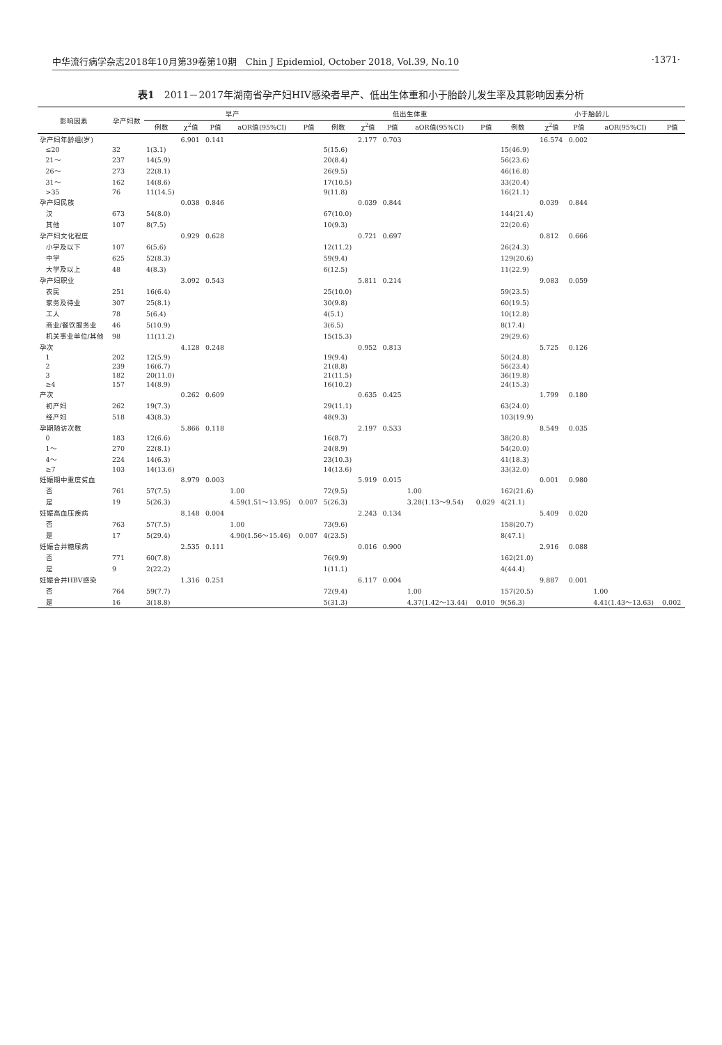中华流行病学杂志2018年10月第39卷第10期　Chin J Epidemiol, October 2018, Vol.39, No.10 ·1371·
表1　2011－2017年湖南省孕产妇HIV感染者早产、低出生体重和小于胎龄儿发生率及其影响因素分析
| 影响因素 | 孕产妇数 | 早产 | | | | | 低出生体重 | | | | | 小于胎龄儿 | | | | |
| --- | --- | --- | --- | --- | --- | --- | --- | --- | --- | --- | --- | --- | --- | --- | --- | --- |
| | | 例数 | χ<sup>2</sup>值 | P值 | aOR值(95%CI) | P值 | 例数 | χ<sup>2</sup>值 | P值 | aOR值(95%CI) | P值 | 例数 | χ<sup>2</sup>值 | P值 | aOR(95%CI) | P值 |
| 孕产妇年龄组(岁) | | | 6.901 | 0.141 | | | | 2.177 | 0.703 | | | | 16.574 | 0.002 | | |
| ≤20 | 32 | 1(3.1) | | | | | 5(15.6) | | | | | 15(46.9) | | | | |
| 21～ | 237 | 14(5.9) | | | | | 20(8.4) | | | | | 56(23.6) | | | | |
| 26～ | 273 | 22(8.1) | | | | | 26(9.5) | | | | | 46(16.8) | | | | |
| 31～ | 162 | 14(8.6) | | | | | 17(10.5) | | | | | 33(20.4) | | | | |
| >35 | 76 | 11(14.5) | | | | | 9(11.8) | | | | | 16(21.1) | | | | |
| 孕产妇民族 | | | 0.038 | 0.846 | | | | 0.039 | 0.844 | | | | 0.039 | 0.844 | | |
| 汉 | 673 | 54(8.0) | | | | | 67(10.0) | | | | | 144(21.4) | | | | |
| 其他 | 107 | 8(7.5) | | | | | 10(9.3) | | | | | 22(20.6) | | | | |
| 孕产妇文化程度 | | | 0.929 | 0.628 | | | | 0.721 | 0.697 | | | | 0.812 | 0.666 | | |
| 小学及以下 | 107 | 6(5.6) | | | | | 12(11.2) | | | | | 26(24.3) | | | | |
| 中学 | 625 | 52(8.3) | | | | | 59(9.4) | | | | | 129(20.6) | | | | |
| 大学及以上 | 48 | 4(8.3) | | | | | 6(12.5) | | | | | 11(22.9) | | | | |
| 孕产妇职业 | | | 3.092 | 0.543 | | | | 5.811 | 0.214 | | | | 9.083 | 0.059 | | |
| 农民 | 251 | 16(6.4) | | | | | 25(10.0) | | | | | 59(23.5) | | | | |
| 家务及待业 | 307 | 25(8.1) | | | | | 30(9.8) | | | | | 60(19.5) | | | | |
| 工人 | 78 | 5(6.4) | | | | | 4(5.1) | | | | | 10(12.8) | | | | |
| 商业/餐饮服务业 | 46 | 5(10.9) | | | | | 3(6.5) | | | | | 8(17.4) | | | | |
| 机关事业单位/其他 | 98 | 11(11.2) | | | | | 15(15.3) | | | | | 29(29.6) | | | | |
| 孕次 | | | 4.128 | 0.248 | | | | 0.952 | 0.813 | | | | 5.725 | 0.126 | | |
| 1 | 202 | 12(5.9) | | | | | 19(9.4) | | | | | 50(24.8) | | | | |
| 2 | 239 | 16(6.7) | | | | | 21(8.8) | | | | | 56(23.4) | | | | |
| 3 | 182 | 20(11.0) | | | | | 21(11.5) | | | | | 36(19.8) | | | | |
| ≥4 | 157 | 14(8.9) | | | | | 16(10.2) | | | | | 24(15.3) | | | | |
| 产次 | | | 0.262 | 0.609 | | | | 0.635 | 0.425 | | | | 1.799 | 0.180 | | |
| 初产妇 | 262 | 19(7.3) | | | | | 29(11.1) | | | | | 63(24.0) | | | | |
| 经产妇 | 518 | 43(8.3) | | | | | 48(9.3) | | | | | 103(19.9) | | | | |
| 孕期随访次数 | | | 5.866 | 0.118 | | | | 2.197 | 0.533 | | | | 8.549 | 0.035 | | |
| 0 | 183 | 12(6.6) | | | | | 16(8.7) | | | | | 38(20.8) | | | | |
| 1～ | 270 | 22(8.1) | | | | | 24(8.9) | | | | | 54(20.0) | | | | |
| 4～ | 224 | 14(6.3) | | | | | 23(10.3) | | | | | 41(18.3) | | | | |
| ≥7 | 103 | 14(13.6) | | | | | 14(13.6) | | | | | 33(32.0) | | | | |
| 妊娠期中重度贫血 | | | 8.979 | 0.003 | | | | 5.919 | 0.015 | | | | 0.001 | 0.980 | | |
| 否 | 761 | 57(7.5) | | | 1.00 | | 72(9.5) | | | 1.00 | | 162(21.6) | | | | |
| 是 | 19 | 5(26.3) | | | 4.59(1.51～13.95) | 0.007 | 5(26.3) | | | 3.28(1.13～9.54) | 0.029 | 4(21.1) | | | | |
| 妊娠高血压疾病 | | | 8.148 | 0.004 | | | | 2.243 | 0.134 | | | | 5.409 | 0.020 | | |
| 否 | 763 | 57(7.5) | | | 1.00 | | 73(9.6) | | | | | 158(20.7) | | | | |
| 是 | 17 | 5(29.4) | | | 4.90(1.56～15.46) | 0.007 | 4(23.5) | | | | | 8(47.1) | | | | |
| 妊娠合并糖尿病 | | | 2.535 | 0.111 | | | | 0.016 | 0.900 | | | | 2.916 | 0.088 | | |
| 否 | 771 | 60(7.8) | | | | | 76(9.9) | | | | | 162(21.0) | | | | |
| 是 | 9 | 2(22.2) | | | | | 1(11.1) | | | | | 4(44.4) | | | | |
| 妊娠合并HBV感染 | | | 1.316 | 0.251 | | | | 6.117 | 0.004 | | | | 9.887 | 0.001 | | |
| 否 | 764 | 59(7.7) | | | | | 72(9.4) | | | 1.00 | | 157(20.5) | | | 1.00 | |
| 是 | 16 | 3(18.8) | | | | | 5(31.3) | | | 4.37(1.42～13.44) | 0.010 | 9(56.3) | | | 4.41(1.43～13.63) | 0.002 |